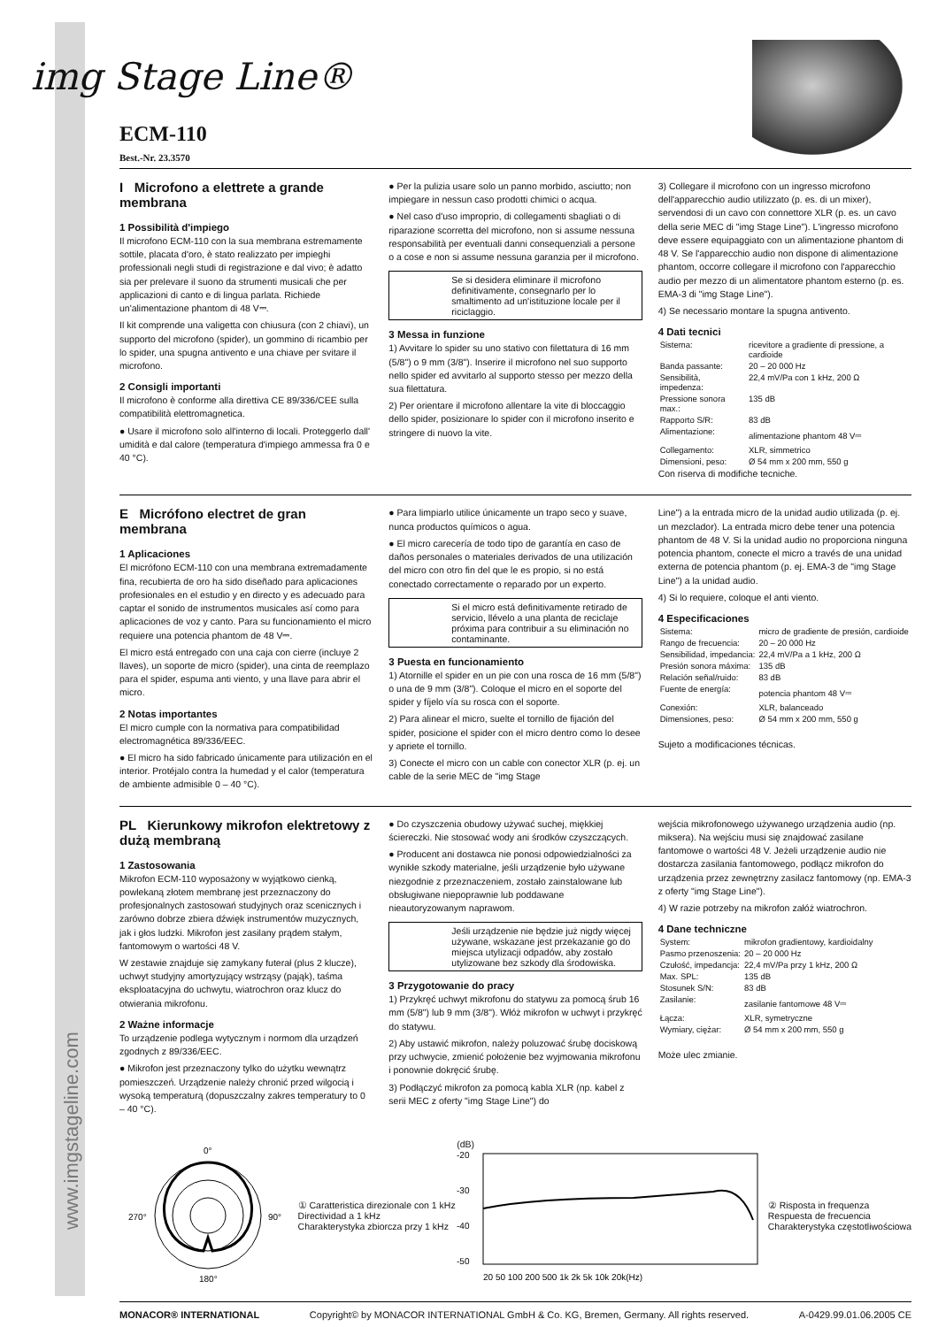img Stage Line®
ECM-110
Best.-Nr. 23.3570
I Microfono a elettrete a grande membrana
1 Possibilità d'impiego
Il microfono ECM-110 con la sua membrana estremamente sottile, placata d'oro, è stato realizzato per impieghi professionali negli studi di registrazione e dal vivo; è adatto sia per prelevare il suono da strumenti musicali che per applicazioni di canto e di lingua parlata. Richiede un'alimentazione phantom di 48 V⎓.
Il kit comprende una valigetta con chiusura (con 2 chiavi), un supporto del microfono (spider), un gommino di ricambio per lo spider, una spugna antivento e una chiave per svitare il microfono.
2 Consigli importanti
Il microfono è conforme alla direttiva CE 89/336/CEE sulla compatibilità elettromagnetica.
● Usare il microfono solo all'interno di locali. Proteggerlo dall' umidità e dal calore (temperatura d'impiego ammessa fra 0 e 40 °C).
● Per la pulizia usare solo un panno morbido, asciutto; non impiegare in nessun caso prodotti chimici o acqua.
● Nel caso d'uso improprio, di collegamenti sbagliati o di riparazione scorretta del microfono, non si assume nessuna responsabilità per eventuali danni consequenziali a persone o a cose e non si assume nessuna garanzia per il microfono.
Se si desidera eliminare il microfono definitivamente, consegnarlo per lo smaltimento ad un'istituzione locale per il riciclaggio.
3 Messa in funzione
1) Avvitare lo spider su uno stativo con filettatura di 16 mm (5/8") o 9 mm (3/8"). Inserire il microfono nel suo supporto nello spider ed avvitarlo al supporto stesso per mezzo della sua filettatura.
2) Per orientare il microfono allentare la vite di bloccaggio dello spider, posizionare lo spider con il microfono inserito e stringere di nuovo la vite.
3) Collegare il microfono con un ingresso microfono dell'apparecchio audio utilizzato (p. es. di un mixer), servendosi di un cavo con connettore XLR (p. es. un cavo della serie MEC di "img Stage Line"). L'ingresso microfono deve essere equipaggiato con un alimentazione phantom di 48 V. Se l'apparecchio audio non dispone di alimentazione phantom, occorre collegare il microfono con l'apparecchio audio per mezzo di un alimentatore phantom esterno (p. es. EMA-3 di "img Stage Line").
4) Se necessario montare la spugna antivento.
4 Dati tecnici
| Sistema: | ricevitore a gradiente di pressione, a cardioide |
| Banda passante: | 20 – 20 000 Hz |
| Sensibilità, impedenza: | 22,4 mV/Pa con 1 kHz, 200 Ω |
| Pressione sonora max.: | 135 dB |
| Rapporto S/R: | 83 dB |
| Alimentazione: | alimentazione phantom 48 V⎓ |
| Collegamento: | XLR, simmetrico |
| Dimensioni, peso: | Ø 54 mm x 200 mm, 550 g |
Con riserva di modifiche tecniche.
E Micrófono electret de gran membrana
1 Aplicaciones
El micrófono ECM-110 con una membrana extremadamente fina, recubierta de oro ha sido diseñado para aplicaciones profesionales en el estudio y en directo y es adecuado para captar el sonido de instrumentos musicales así como para aplicaciones de voz y canto. Para su funcionamiento el micro requiere una potencia phantom de 48 V⎓.
El micro está entregado con una caja con cierre (incluye 2 llaves), un soporte de micro (spider), una cinta de reemplazo para el spider, espuma anti viento, y una llave para abrir el micro.
2 Notas importantes
El micro cumple con la normativa para compatibilidad electromagnética 89/336/EEC.
● El micro ha sido fabricado únicamente para utilización en el interior. Protéjalo contra la humedad y el calor (temperatura de ambiente admisible 0 – 40 °C).
● Para limpiarlo utilice únicamente un trapo seco y suave, nunca productos químicos o agua.
● El micro carecería de todo tipo de garantía en caso de daños personales o materiales derivados de una utilización del micro con otro fin del que le es propio, si no está conectado correctamente o reparado por un experto.
Si el micro está definitivamente retirado de servicio, llévelo a una planta de reciclaje próxima para contribuir a su eliminación no contaminante.
3 Puesta en funcionamiento
1) Atornille el spider en un pie con una rosca de 16 mm (5/8") o una de 9 mm (3/8"). Coloque el micro en el soporte del spider y fíjelo vía su rosca con el soporte.
2) Para alinear el micro, suelte el tornillo de fijación del spider, posicione el spider con el micro dentro como lo desee y apriete el tornillo.
3) Conecte el micro con un cable con conector XLR (p. ej. un cable de la serie MEC de "img Stage
Line") a la entrada micro de la unidad audio utilizada (p. ej. un mezclador). La entrada micro debe tener una potencia phantom de 48 V. Si la unidad audio no proporciona ninguna potencia phantom, conecte el micro a través de una unidad externa de potencia phantom (p. ej. EMA-3 de "img Stage Line") a la unidad audio.
4) Si lo requiere, coloque el anti viento.
4 Especificaciones
| Sistema: | micro de gradiente de presión, cardioide |
| Rango de frecuencia: | 20 – 20 000 Hz |
| Sensibilidad, impedancia: | 22,4 mV/Pa a 1 kHz, 200 Ω |
| Presión sonora máxima: | 135 dB |
| Relación señal/ruido: | 83 dB |
| Fuente de energía: | potencia phantom 48 V⎓ |
| Conexión: | XLR, balanceado |
| Dimensiones, peso: | Ø 54 mm x 200 mm, 550 g |
Sujeto a modificaciones técnicas.
PL Kierunkowy mikrofon elektretowy z dużą membraną
1 Zastosowania
Mikrofon ECM-110 wyposażony w wyjątkowo cienką, powlekaną złotem membranę jest przeznaczony do profesjonalnych zastosowań studyjnych oraz scenicznych i zarówno dobrze zbiera dźwięk instrumentów muzycznych, jak i głos ludzki. Mikrofon jest zasilany prądem stałym, fantomowym o wartości 48 V.
W zestawie znajduje się zamykany futerał (plus 2 klucze), uchwyt studyjny amortyzujący wstrząsy (pająk), taśma eksploatacyjna do uchwytu, wiatrochron oraz klucz do otwierania mikrofonu.
2 Ważne informacje
To urządzenie podlega wytycznym i normom dla urządzeń zgodnych z 89/336/EEC.
● Mikrofon jest przeznaczony tylko do użytku wewnątrz pomieszczeń. Urządzenie należy chronić przed wilgocią i wysoką temperaturą (dopuszczalny zakres temperatury to 0 – 40 °C).
● Do czyszczenia obudowy używać suchej, miękkiej ściereczki. Nie stosować wody ani środków czyszczących.
● Producent ani dostawca nie ponosi odpowiedzialności za wynikłe szkody materialne, jeśli urządzenie było używane niezgodnie z przeznaczeniem, zostało zainstalowane lub obsługiwane niepoprawnie lub poddawane nieautoryzowanym naprawom.
Jeśli urządzenie nie będzie już nigdy więcej używane, wskazane jest przekazanie go do miejsca utylizacji odpadów, aby zostało utylizowane bez szkody dla środowiska.
3 Przygotowanie do pracy
1) Przykręć uchwyt mikrofonu do statywu za pomocą śrub 16 mm (5/8") lub 9 mm (3/8"). Włóż mikrofon w uchwyt i przykręć do statywu.
2) Aby ustawić mikrofon, należy poluzować śrubę dociskową przy uchwycie, zmienić położenie bez wyjmowania mikrofonu i ponownie dokręcić śrubę.
3) Podłączyć mikrofon za pomocą kabla XLR (np. kabel z serii MEC z oferty "img Stage Line") do
wejścia mikrofonowego używanego urządzenia audio (np. miksera). Na wejściu musi się znajdować zasilane fantomowe o wartości 48 V. Jeżeli urządzenie audio nie dostarcza zasilania fantomowego, podłącz mikrofon do urządzenia przez zewnętrzny zasilacz fantomowy (np. EMA-3 z oferty "img Stage Line").
4) W razie potrzeby na mikrofon załóż wiatrochron.
4 Dane techniczne
| System: | mikrofon gradientowy, kardioidalny |
| Pasmo przenoszenia: | 20 – 20 000 Hz |
| Czułość, impedancja: | 22,4 mV/Pa przy 1 kHz, 200 Ω |
| Max. SPL: | 135 dB |
| Stosunek S/N: | 83 dB |
| Zasilanie: | zasilanie fantomowe 48 V⎓ |
| Łącza: | XLR, symetryczne |
| Wymiary, ciężar: | Ø 54 mm x 200 mm, 550 g |
Może ulec zmianie.
0°
270°
90°
180°
① Caratteristica direzionale con 1 kHz
Directividad a 1 kHz
Charakterystyka zbiorcza przy 1 kHz
(dB)
-20
-30
-40
-50
20 50 100 200 500 1k 2k 5k 10k 20k(Hz)
② Risposta in frequenza
Respuesta de frecuencia
Charakterystyka częstotliwościowa
MONACOR® INTERNATIONAL Copyright© by MONACOR INTERNATIONAL GmbH & Co. KG, Bremen, Germany. All rights reserved. A-0429.99.01.06.2005 CE
www.imgstageline.com